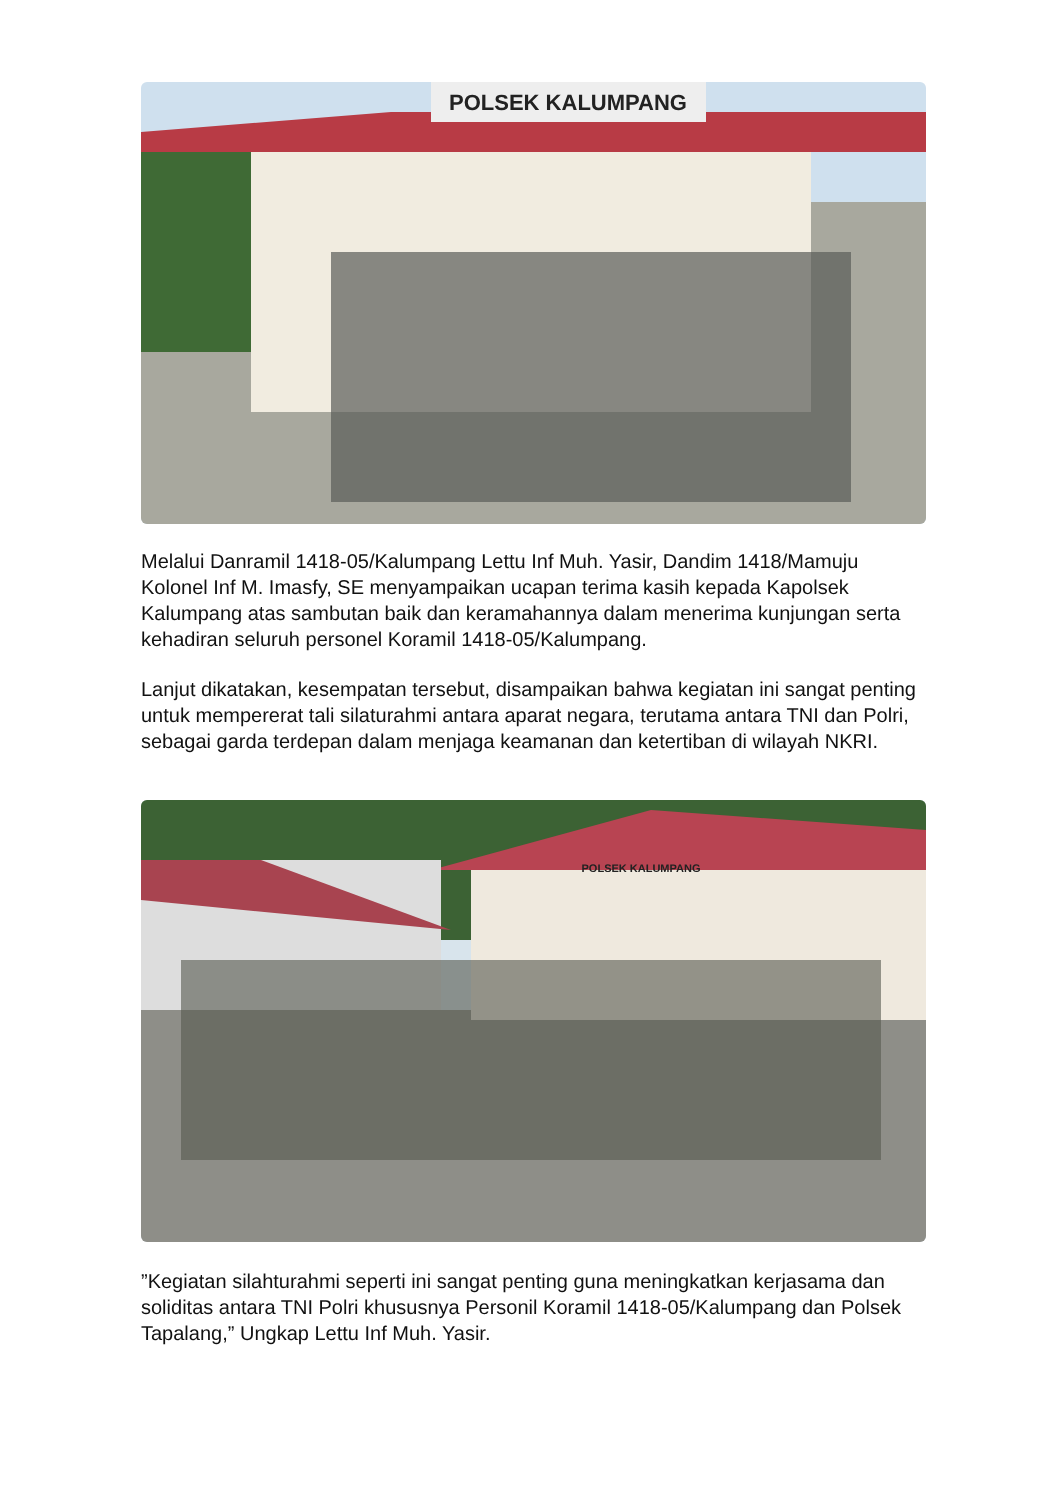POLSEK KALUMPANG
Melalui Danramil 1418-05/Kalumpang Lettu Inf Muh. Yasir, Dandim 1418/Mamuju Kolonel Inf M. Imasfy, SE menyampaikan ucapan terima kasih kepada Kapolsek Kalumpang atas sambutan baik dan keramahannya dalam menerima kunjungan serta kehadiran seluruh personel Koramil 1418-05/Kalumpang.
Lanjut dikatakan, kesempatan tersebut, disampaikan bahwa kegiatan ini sangat penting untuk mempererat tali silaturahmi antara aparat negara, terutama antara TNI dan Polri, sebagai garda terdepan dalam menjaga keamanan dan ketertiban di wilayah NKRI.
POLSEK KALUMPANG
”Kegiatan silahturahmi seperti ini sangat penting guna meningkatkan kerjasama dan soliditas antara TNI Polri khususnya Personil Koramil 1418-05/Kalumpang dan Polsek Tapalang,” Ungkap Lettu Inf Muh. Yasir.